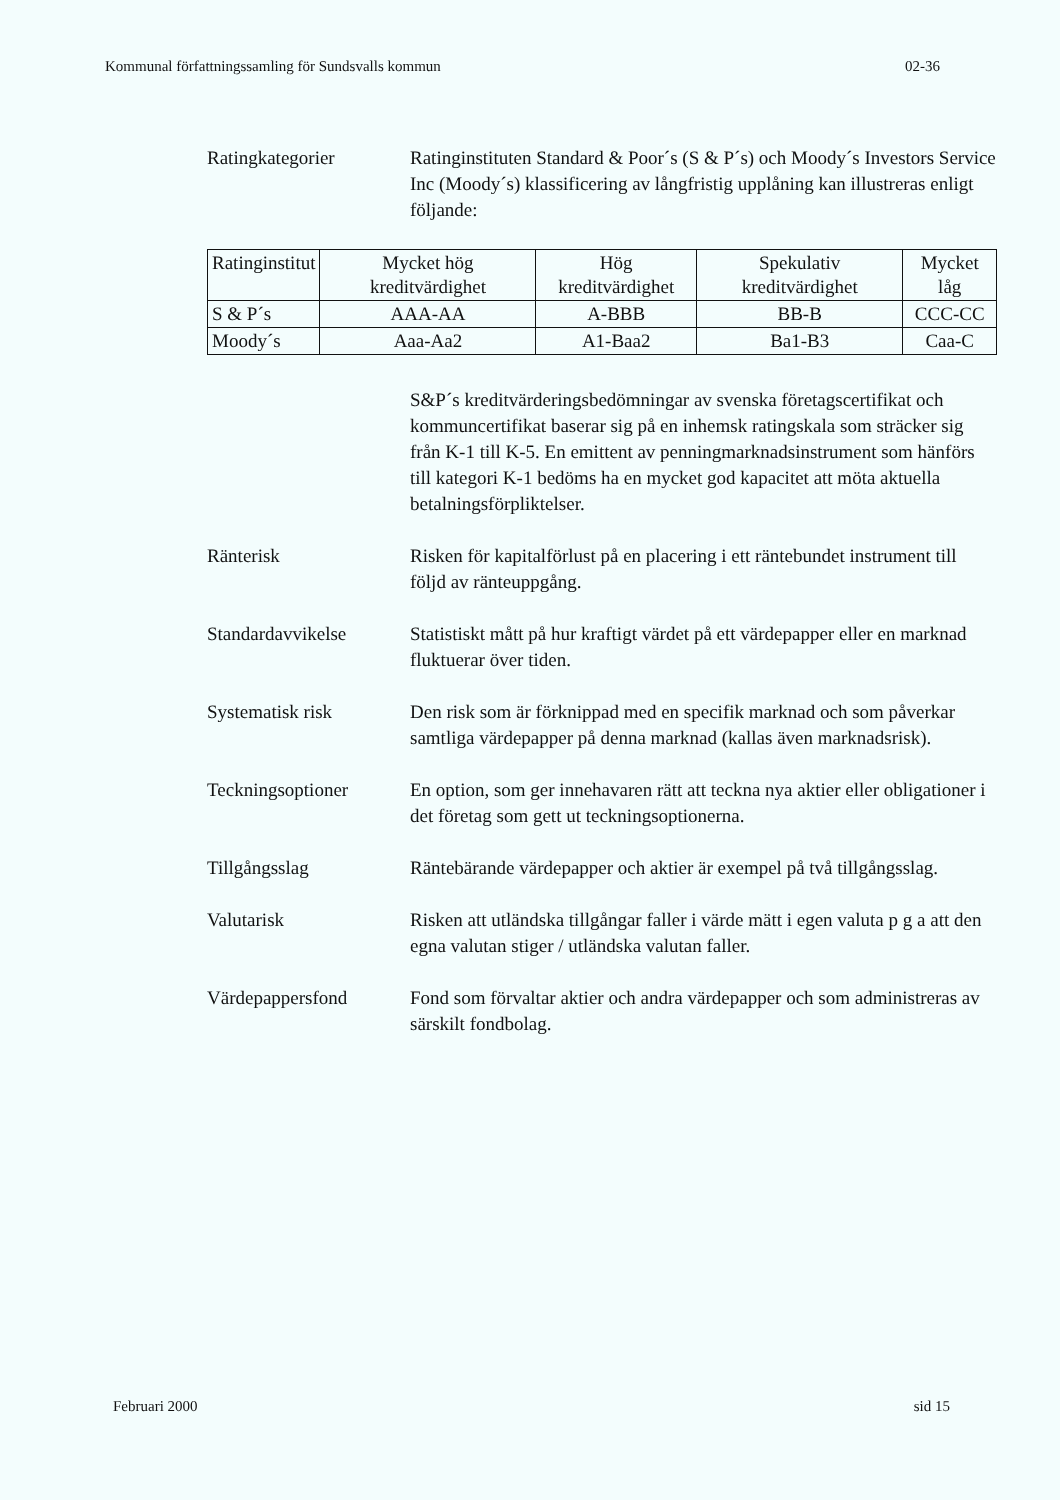Kommunal författningssamling för Sundsvalls kommun 02-36
Ratingkategorier Ratinginstituten Standard & Poor´s (S & P´s) och Moody´s Investors Service Inc (Moody´s) klassificering av långfristig upplåning kan illustreras enligt följande:
| Ratinginstitut | Mycket hög kreditvärdighet | Hög kreditvärdighet | Spekulativ kreditvärdighet | Mycket låg |
| S & P´s | AAA-AA | A-BBB | BB-B | CCC-CC |
| Moody´s | Aaa-Aa2 | A1-Baa2 | Ba1-B3 | Caa-C |
S&P´s kreditvärderingsbedömningar av svenska företagscertifikat och kommuncertifikat baserar sig på en inhemsk ratingskala som sträcker sig från K-1 till K-5. En emittent av penningmarknadsinstrument som hänförs till kategori K-1 bedöms ha en mycket god kapacitet att möta aktuella betalningsförpliktelser.
Ränterisk Risken för kapitalförlust på en placering i ett räntebundet instrument till följd av ränteuppgång.
Standardavvikelse Statistiskt mått på hur kraftigt värdet på ett värdepapper eller en marknad fluktuerar över tiden.
Systematisk risk Den risk som är förknippad med en specifik marknad och som påverkar samtliga värdepapper på denna marknad (kallas även marknadsrisk).
Teckningsoptioner En option, som ger innehavaren rätt att teckna nya aktier eller obligationer i det företag som gett ut teckningsoptionerna.
Tillgångsslag Räntebärande värdepapper och aktier är exempel på två tillgångsslag.
Valutarisk Risken att utländska tillgångar faller i värde mätt i egen valuta p g a att den egna valutan stiger / utländska valutan faller.
Värdepappersfond Fond som förvaltar aktier och andra värdepapper och som administreras av särskilt fondbolag.
Februari 2000 sid 15